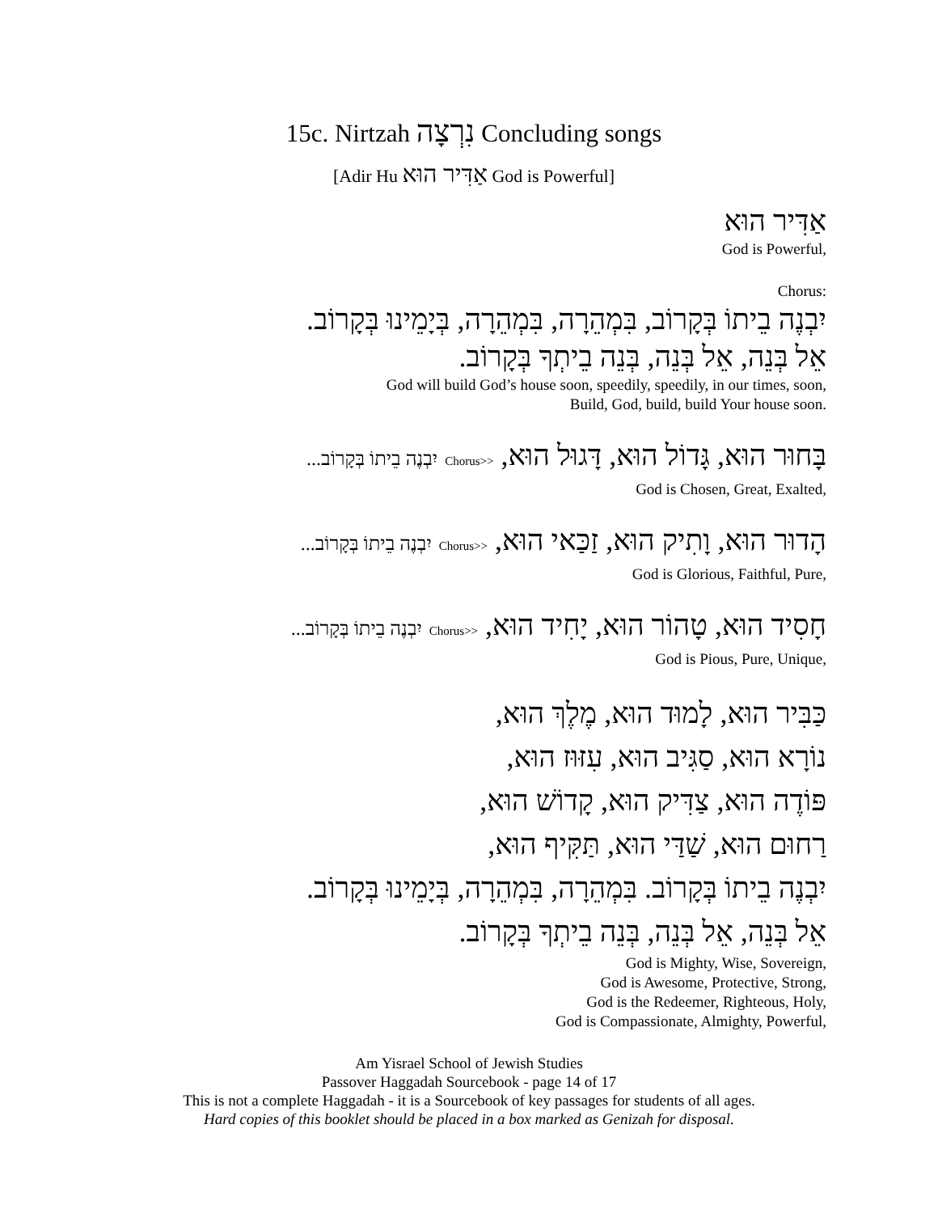15c. Nirtzah נִרְצָה Concluding songs
[Adir Hu אַדִּיר הוּא God is Powerful]
אַדִּיר הוּא
God is Powerful,
Chorus:
יִבְנֶה בֵיתוֹ בְּקָרוֹב, בִּמְהֵרָה, בִּמְהֵרָה, בְּיָמֵינוּ בְּקָרוֹב.
אֵל בְּנֵה, אֵל בְּנֵה, בְּנֵה בֵיתְךָ בְּקָרוֹב.
God will build God’s house soon, speedily, speedily, in our times, soon,
Build, God, build, build Your house soon.
בָּחוּר הוּא, גָּדוֹל הוּא, דָּגוּל הוּא, <<Chorus יִבְנֶה בֵיתוֹ בְּקָרוֹב...
God is Chosen, Great, Exalted,
הָדוּר הוּא, וָתִיק הוּא, זַכַּאי הוּא, <<Chorus יִבְנֶה בֵיתוֹ בְּקָרוֹב...
God is Glorious, Faithful, Pure,
חָסִיד הוּא, טָהוֹר הוּא, יָחִיד הוּא, <<Chorus יִבְנֶה בֵיתוֹ בְּקָרוֹב...
God is Pious, Pure, Unique,
כַּבִּיר הוּא, לָמוּד הוּא, מֶלֶךְ הוּא,
נוֹרָא הוּא, סַגִּיב הוּא, עִזּוּז הוּא,
פּוֹדֶה הוּא, צַדִּיק הוּא, קָדוֹשׁ הוּא,
רַחוּם הוּא, שַׁדַּי הוּא, תַּקִּיף הוּא,
יִבְנֶה בֵיתוֹ בְּקָרוֹב. בִּמְהֵרָה, בִּמְהֵרָה, בְּיָמֵינוּ בְּקָרוֹב.
אֵל בְּנֵה, אֵל בְּנֵה, בְּנֵה בֵיתְךָ בְּקָרוֹב.
God is Mighty, Wise, Sovereign,
God is Awesome, Protective, Strong,
God is the Redeemer, Righteous, Holy,
God is Compassionate, Almighty, Powerful,
Am Yisrael School of Jewish Studies
Passover Haggadah Sourcebook - page 14 of 17
This is not a complete Haggadah - it is a Sourcebook of key passages for students of all ages.
Hard copies of this booklet should be placed in a box marked as Genizah for disposal.